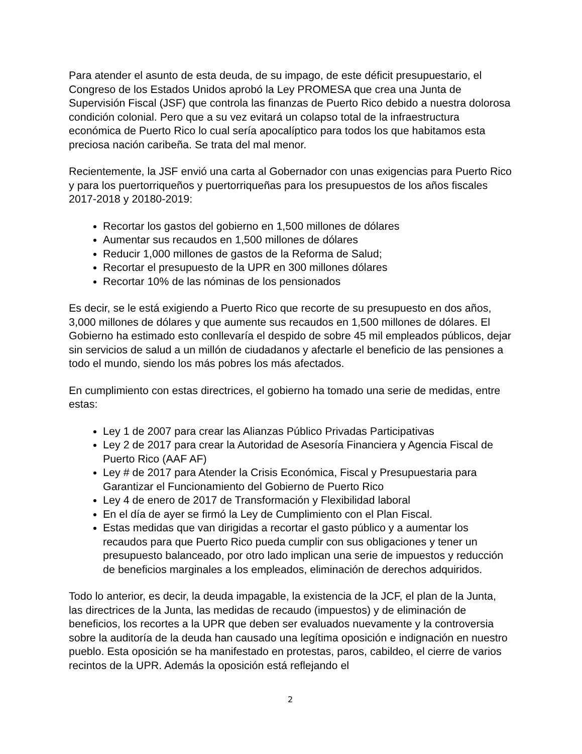Para atender el asunto de esta deuda, de su impago, de este déficit presupuestario, el Congreso de los Estados Unidos aprobó la Ley PROMESA que crea una Junta de Supervisión Fiscal (JSF) que controla las finanzas de Puerto Rico debido a nuestra dolorosa condición colonial. Pero que a su vez evitará un colapso total de la infraestructura económica de Puerto Rico lo cual sería apocalíptico para todos los que habitamos esta preciosa nación caribeña. Se trata del mal menor.
Recientemente, la JSF envió una carta al Gobernador con unas exigencias para Puerto Rico y para los puertorriqueños y puertorriqueñas para los presupuestos de los años fiscales 2017-2018 y 20180-2019:
Recortar los gastos del gobierno en 1,500 millones de dólares
Aumentar sus recaudos en 1,500 millones de dólares
Reducir 1,000 millones de gastos de la Reforma de Salud;
Recortar el presupuesto de la UPR en 300 millones dólares
Recortar 10% de las nóminas de los pensionados
Es decir, se le está exigiendo a Puerto Rico que recorte de su presupuesto en dos años, 3,000 millones de dólares y que aumente sus recaudos en 1,500 millones de dólares. El Gobierno ha estimado esto conllevaría el despido de sobre 45 mil empleados públicos, dejar sin servicios de salud a un millón de ciudadanos y afectarle el beneficio de las pensiones a todo el mundo, siendo los más pobres los más afectados.
En cumplimiento con estas directrices, el gobierno ha tomado una serie de medidas, entre estas:
Ley 1 de 2007 para crear las Alianzas Público Privadas Participativas
Ley 2 de 2017 para crear la Autoridad de Asesoría Financiera y Agencia Fiscal de Puerto Rico (AAF AF)
Ley # de 2017 para Atender la Crisis Económica, Fiscal y Presupuestaria para Garantizar el Funcionamiento del Gobierno de Puerto Rico
Ley 4 de enero de 2017 de Transformación y Flexibilidad laboral
En el día de ayer se firmó la Ley de Cumplimiento con el Plan Fiscal.
Estas medidas que van dirigidas a recortar el gasto público y a aumentar los recaudos para que Puerto Rico pueda cumplir con sus obligaciones y tener un presupuesto balanceado, por otro lado implican una serie de impuestos y reducción de beneficios marginales a los empleados, eliminación de derechos adquiridos.
Todo lo anterior, es decir, la deuda impagable, la existencia de la JCF, el plan de la Junta, las directrices de la Junta, las medidas de recaudo (impuestos) y de eliminación de beneficios, los recortes a la UPR que deben ser evaluados nuevamente y la controversia sobre la auditoría de la deuda han causado una legítima oposición e indignación en nuestro pueblo. Esta oposición se ha manifestado en protestas, paros, cabildeo, el cierre de varios recintos de la UPR. Además la oposición está reflejando el
2